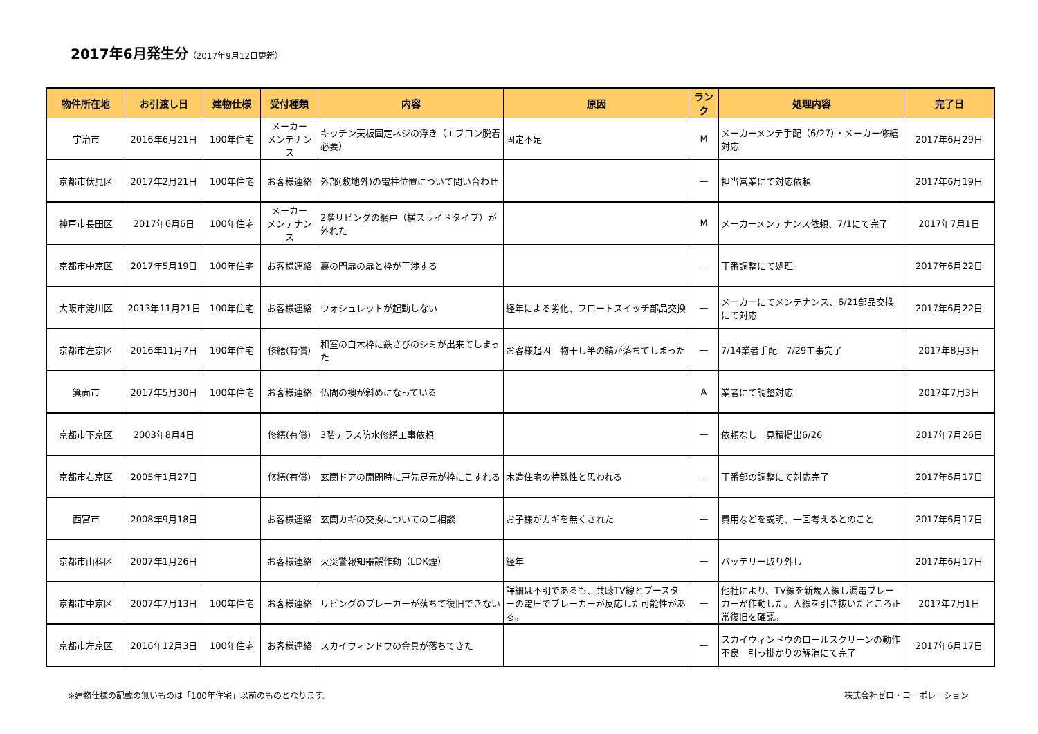2017年6月発生分（2017年9月12日更新）
| 物件所在地 | お引渡し日 | 建物仕様 | 受付種類 | 内容 | 原因 | ランク | 処理内容 | 完了日 |
| --- | --- | --- | --- | --- | --- | --- | --- | --- |
| 宇治市 | 2016年6月21日 | 100年住宅 | メーカー メンテナンス | キッチン天板固定ネジの浮き（エプロン脱着必要） | 固定不足 | M | メーカーメンテ手配（6/27）・メーカー修繕対応 | 2017年6月29日 |
| 京都市伏見区 | 2017年2月21日 | 100年住宅 | お客様連絡 | 外部(敷地外)の電柱位置について問い合わせ | | — | 担当営業にて対応依頼 | 2017年6月19日 |
| 神戸市長田区 | 2017年6月6日 | 100年住宅 | メーカー メンテナンス | 2階リビングの網戸（横スライドタイプ）が外れた | | M | メーカーメンテナンス依頼、7/1にて完了 | 2017年7月1日 |
| 京都市中京区 | 2017年5月19日 | 100年住宅 | お客様連絡 | 裏の門扉の扉と枠が干渉する | | — | 丁番調整にて処理 | 2017年6月22日 |
| 大阪市淀川区 | 2013年11月21日 | 100年住宅 | お客様連絡 | ウォシュレットが起動しない | 経年による劣化、フロートスイッチ部品交換 | — | メーカーにてメンテナンス、6/21部品交換にて対応 | 2017年6月22日 |
| 京都市左京区 | 2016年11月7日 | 100年住宅 | 修繕(有償) | 和室の白木枠に鉄さびのシミが出来てしまった | お客様起因 物干し竿の錆が落ちてしまった | — | 7/14業者手配 7/29工事完了 | 2017年8月3日 |
| 箕面市 | 2017年5月30日 | 100年住宅 | お客様連絡 | 仏間の襖が斜めになっている | | A | 業者にて調整対応 | 2017年7月3日 |
| 京都市下京区 | 2003年8月4日 | | 修繕(有償) | 3階テラス防水修繕工事依頼 | | — | 依頼なし 見積提出6/26 | 2017年7月26日 |
| 京都市右京区 | 2005年1月27日 | | 修繕(有償) | 玄関ドアの開閉時に戸先足元が枠にこすれる | 木造住宅の特殊性と思われる | — | 丁番部の調整にて対応完了 | 2017年6月17日 |
| 西宮市 | 2008年9月18日 | | お客様連絡 | 玄関カギの交換についてのご相談 | お子様がカギを無くされた | — | 費用などを説明、一回考えるとのこと | 2017年6月17日 |
| 京都市山科区 | 2007年1月26日 | | お客様連絡 | 火災警報知器誤作動（LDK煙） | 経年 | — | バッテリー取り外し | 2017年6月17日 |
| 京都市中京区 | 2007年7月13日 | 100年住宅 | お客様連絡 | リビングのブレーカーが落ちて復旧できない | 詳細は不明であるも、共聴TV線とブースターの電圧でブレーカーが反応した可能性がある。 | — | 他社により、TV線を新規入線し漏電ブレーカーが作動した。入線を引き抜いたところ正常復旧を確認。 | 2017年7月1日 |
| 京都市左京区 | 2016年12月3日 | 100年住宅 | お客様連絡 | スカイウィンドウの金具が落ちてきた | | — | スカイウィンドウのロールスクリーンの動作不良 引っ掛かりの解消にて完了 | 2017年6月17日 |
※建物仕様の記載の無いものは「100年住宅」以前のものとなります。 株式会社ゼロ・コーポレーション